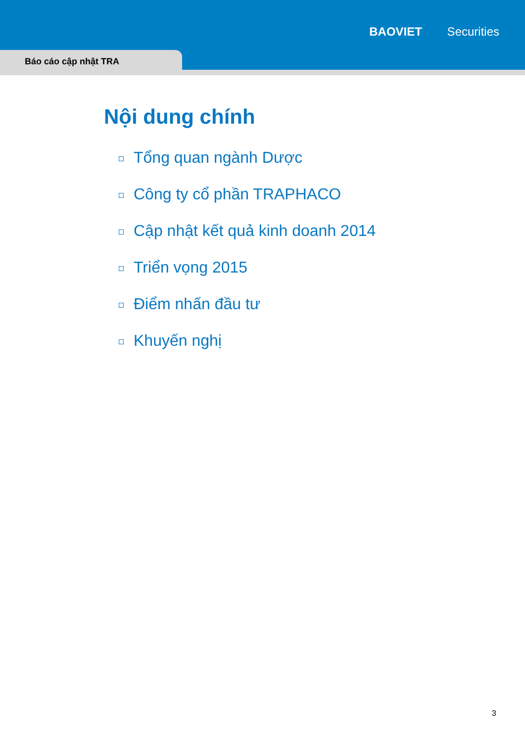BAOVIET Securities
Báo cáo cập nhật TRA
Nội dung chính
Tổng quan ngành Dược
Công ty cổ phần TRAPHACO
Cập nhật kết quả kinh doanh 2014
Triển vọng 2015
Điểm nhấn đầu tư
Khuyến nghị
3